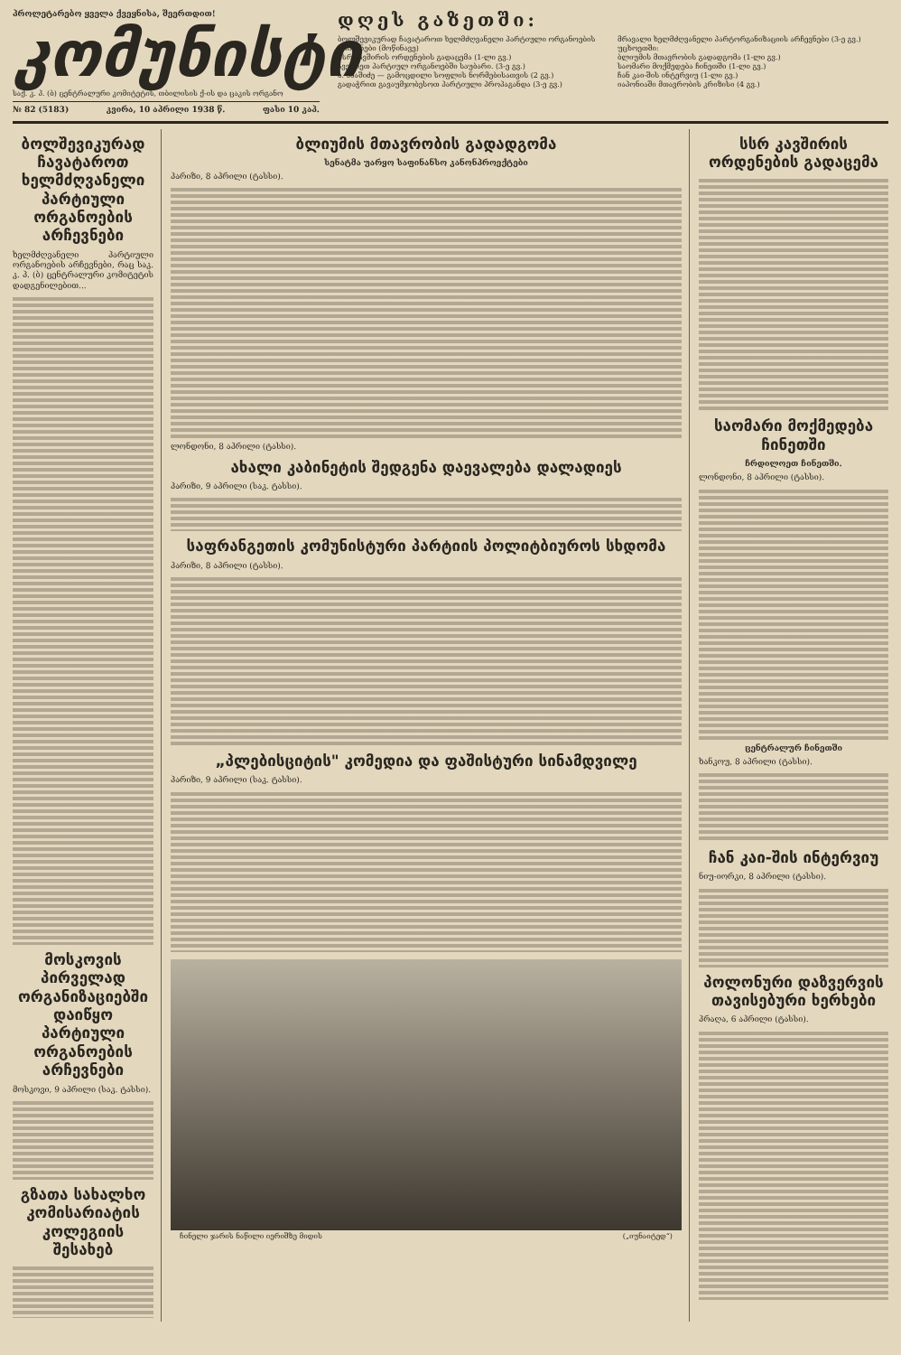პროლეტარებო ყველა ქვეყნისა, შეერთდით!
კომუნისტი
საქ. კ. პ. (ბ) ცენტრალური კომიტეტის, თბილისის ქ-ის და ცაკის ორგანო
№ 82 (5183) კვირა, 10 აპრილი 1938 წ. ფასი 10 კაპ.
დღეს გაზეთში:
ბოლშევიკურად ჩავატაროთ ხელმძღვანელი პარტიული ორგანოების არჩევნები (მოწინავე)
სსრ კავშირის ორდენების გადაცემა (1-ლი გვ.)
ავერიეთ პარტიულ ორგანოებში საუბარი. (3-ე გვ.)
ბ. აბაშიძე — გამოცდილი სოფლის ნორმებისათვის (2 გვ.)
გადაჭრით გავაუმჯობესოთ პარტიული პროპაგანდა (3-ე გვ.)
მრავალი ხელმძღვანელი პარტორგანიზაციის არჩევნები (3-ე გვ.)
უცხოეთში:
ბლიუმის მთავრობის გადადგომა (1-ლი გვ.)
საომარი მოქმედება ჩინეთში (1-ლი გვ.)
ჩან კაი-შის ინტერვიუ (1-ლი გვ.)
იაპონიაში მთავრობის კრიზისი (4 გვ.)
ბოლშევიკურად ჩავატაროთ ხელმძღვანელი პარტიული ორგანოების არჩევნები
ხელმძღვანელი პარტიული ორგანოების არჩევნები, რაც საკ. კ. პ. (ბ) ცენტრალური კომიტეტის დადგენილებით...
მოსკოვის პირველად ორგანიზაციებში დაიწყო პარტიული ორგანოების არჩევნები
მოსკოვი, 9 აპრილი (საკ. ტასსი).
გზათა სახალხო კომისარიატის კოლეგიის შესახებ
ბლიუმის მთავრობის გადადგომა
სენატმა უარყო საფინანსო კანონპროექტები
პარიზი, 8 აპრილი (ტასსი).
ლონდონი, 8 აპრილი (ტასსი).
ახალი კაბინეტის შედგენა დაევალება დალადიეს
პარიზი, 9 აპრილი (საკ. ტასსი).
საფრანგეთის კომუნისტური პარტიის პოლიტბიუროს სხდომა
პარიზი, 8 აპრილი (ტასსი).
„პლებისციტის" კომედია და ფაშისტური სინამდვილე
პარიზი, 9 აპრილი (საკ. ტასსი).
ჩინელი ჯარის ნაწილი იერიშზე მიდის („იუნაიტედ“)
სსრ კავშირის ორდენების გადაცემა
საომარი მოქმედება ჩინეთში
ჩრდილოეთ ჩინეთში.
ლონდონი, 8 აპრილი (ტასსი).
ცენტრალურ ჩინეთში
ხანკოუ, 8 აპრილი (ტასსი).
ჩან კაი-შის ინტერვიუ
ნიუ-იორკი, 8 აპრილი (ტასსი).
პოლონური დაზვერვის თავისებური ხერხები
პრაღა, 6 აპრილი (ტასსი).